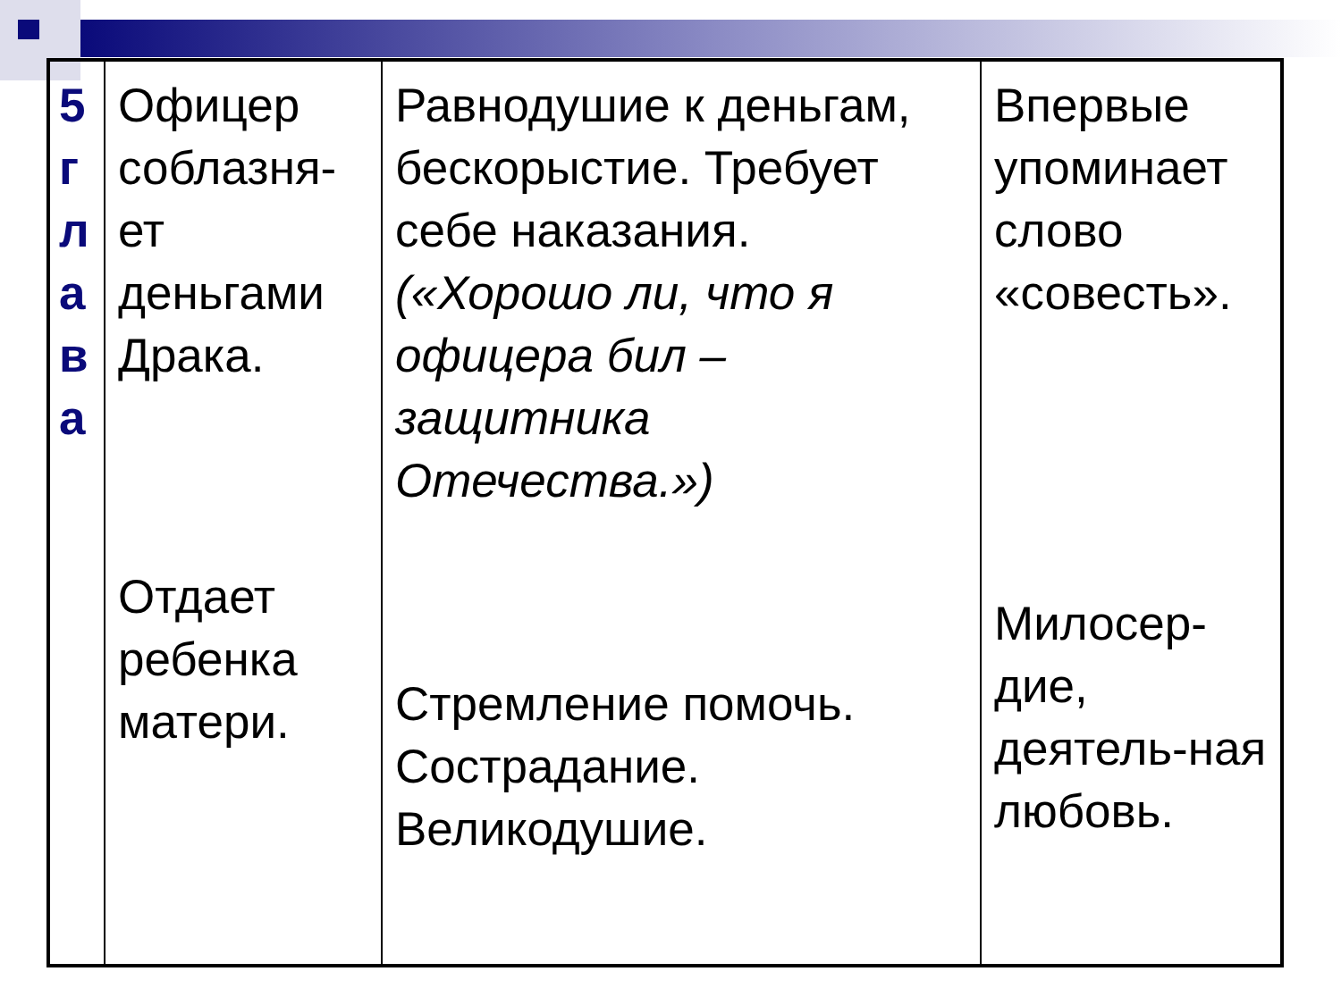| 5 г л а в а | Офицер соблазня-ет деньгами Драка. Отдает ребенка матери. | Равнодушие к деньгам, бескорыстие. Требует себе наказания. («Хорошо ли, что я офицера бил – защитника Отечества.») Стремление помочь. Сострадание. Великодушие. | Впервые упоминает слово «совесть». Милосер-дие, деятель-ная любовь. |